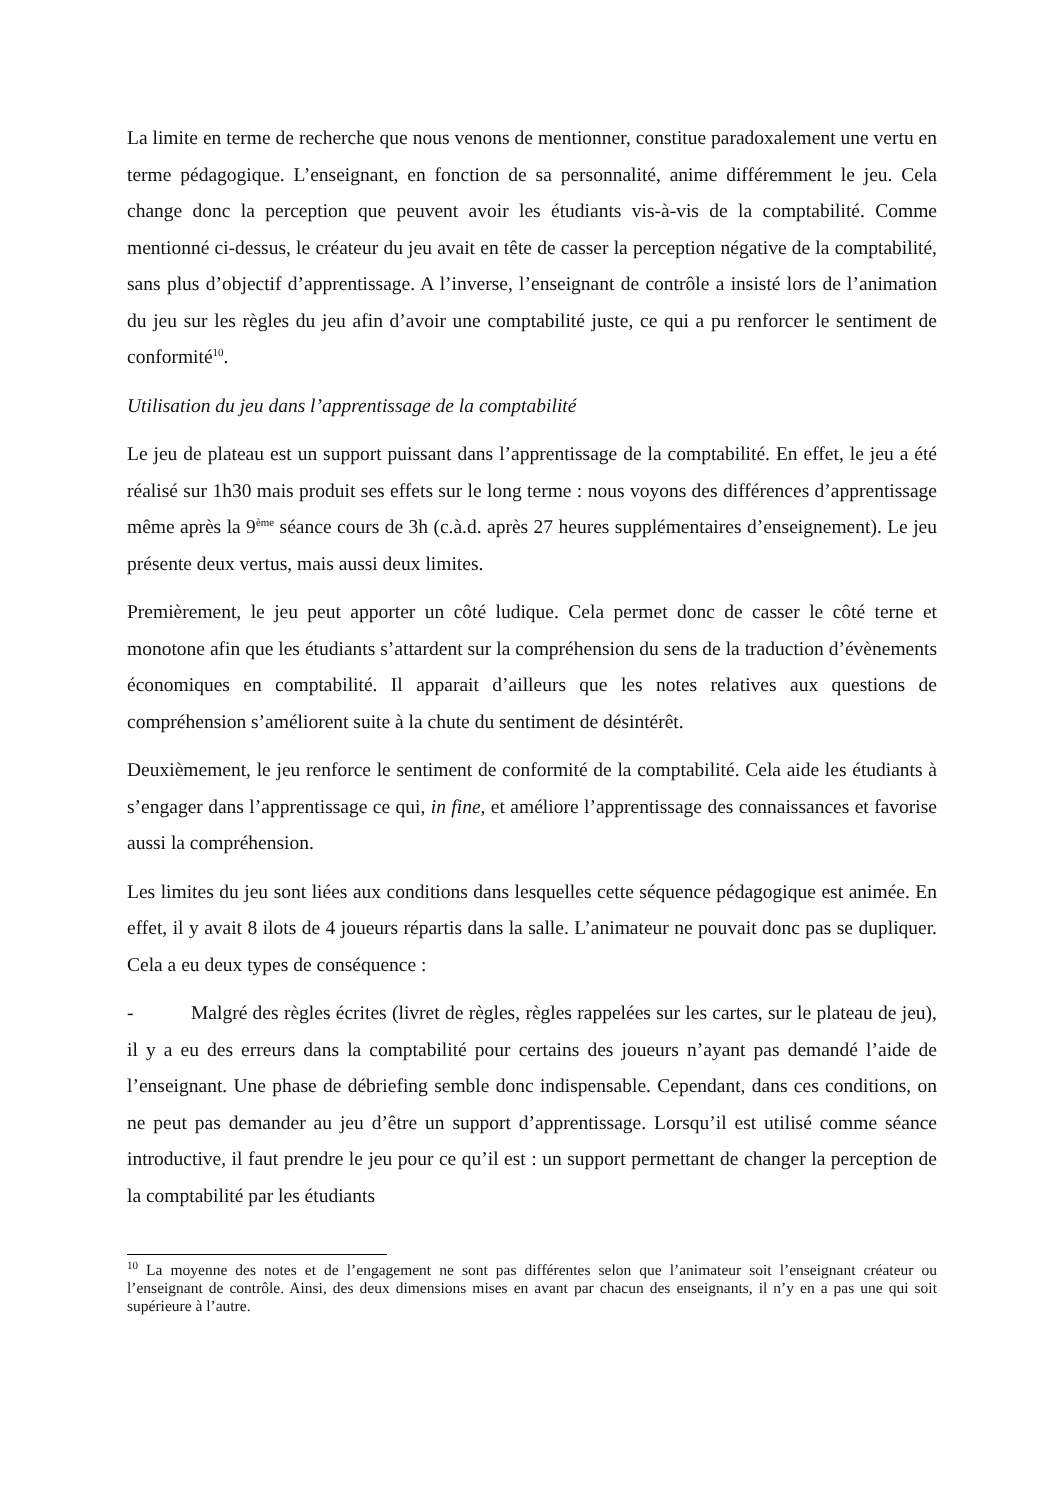La limite en terme de recherche que nous venons de mentionner, constitue paradoxalement une vertu en terme pédagogique. L’enseignant, en fonction de sa personnalité, anime différemment le jeu. Cela change donc la perception que peuvent avoir les étudiants vis-à-vis de la comptabilité. Comme mentionné ci-dessus, le créateur du jeu avait en tête de casser la perception négative de la comptabilité, sans plus d’objectif d’apprentissage. A l’inverse, l’enseignant de contrôle a insisté lors de l’animation du jeu sur les règles du jeu afin d’avoir une comptabilité juste, ce qui a pu renforcer le sentiment de conformité<sup>10</sup>.
Utilisation du jeu dans l’apprentissage de la comptabilité
Le jeu de plateau est un support puissant dans l’apprentissage de la comptabilité. En effet, le jeu a été réalisé sur 1h30 mais produit ses effets sur le long terme : nous voyons des différences d’apprentissage même après la 9<sup>ème</sup> séance cours de 3h (c.à.d. après 27 heures supplémentaires d’enseignement). Le jeu présente deux vertus, mais aussi deux limites.
Premièrement, le jeu peut apporter un côté ludique. Cela permet donc de casser le côté terne et monotone afin que les étudiants s’attardent sur la compréhension du sens de la traduction d’évènements économiques en comptabilité. Il apparait d’ailleurs que les notes relatives aux questions de compréhension s’améliorent suite à la chute du sentiment de désintérêt.
Deuxièmement, le jeu renforce le sentiment de conformité de la comptabilité. Cela aide les étudiants à s’engager dans l’apprentissage ce qui, in fine, et améliore l’apprentissage des connaissances et favorise aussi la compréhension.
Les limites du jeu sont liées aux conditions dans lesquelles cette séquence pédagogique est animée. En effet, il y avait 8 ilots de 4 joueurs répartis dans la salle. L’animateur ne pouvait donc pas se dupliquer. Cela a eu deux types de conséquence :
- Malgré des règles écrites (livret de règles, règles rappelées sur les cartes, sur le plateau de jeu), il y a eu des erreurs dans la comptabilité pour certains des joueurs n’ayant pas demandé l’aide de l’enseignant. Une phase de débriefing semble donc indispensable. Cependant, dans ces conditions, on ne peut pas demander au jeu d’être un support d’apprentissage. Lorsqu’il est utilisé comme séance introductive, il faut prendre le jeu pour ce qu’il est : un support permettant de changer la perception de la comptabilité par les étudiants
<sup>10</sup> La moyenne des notes et de l’engagement ne sont pas différentes selon que l’animateur soit l’enseignant créateur ou l’enseignant de contrôle. Ainsi, des deux dimensions mises en avant par chacun des enseignants, il n’y en a pas une qui soit supérieure à l’autre.